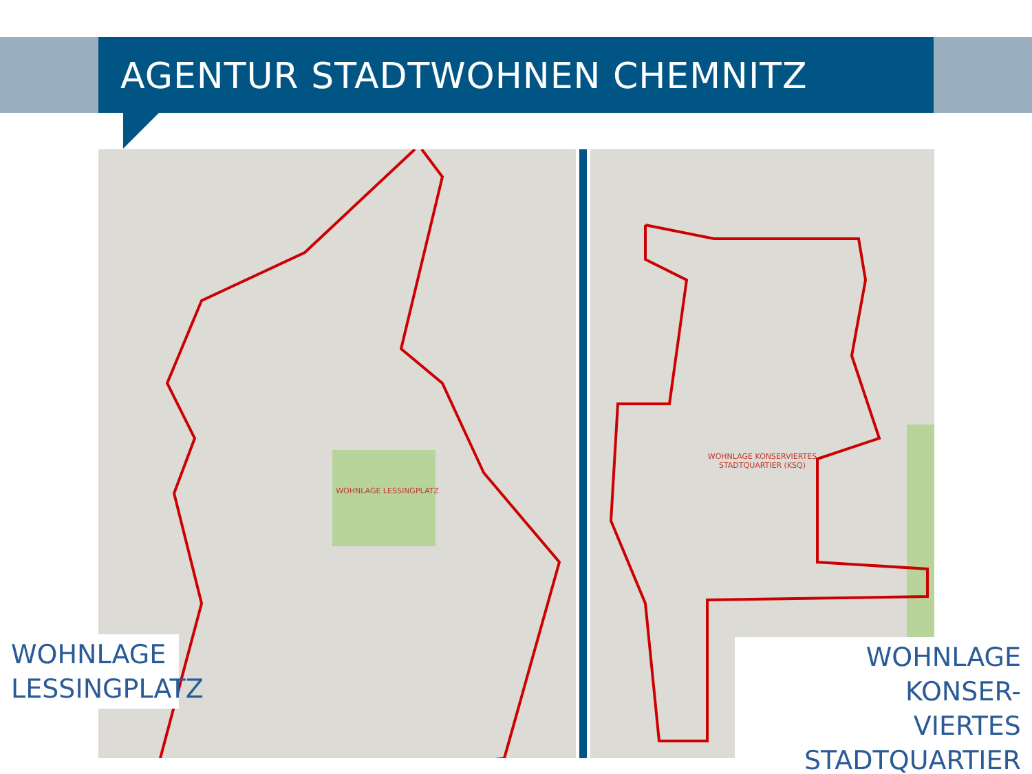AGENTUR STADTWOHNEN CHEMNITZ
WOHNLAGE LESSINGPLATZ WOHNLAGE KONSERVIERTES STADTQUARTIER (KSQ)
WOHNLAGE
LESSINGPLATZ
WOHNLAGE KONSER-
VIERTES STADTQUARTIER